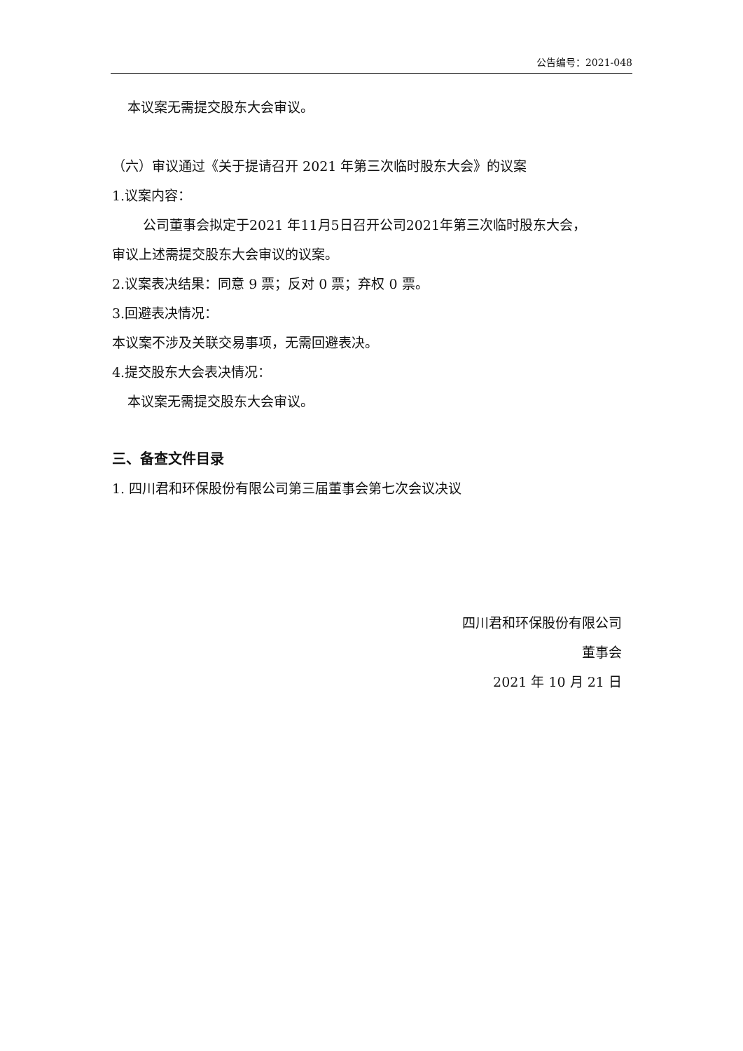公告编号：2021-048
本议案无需提交股东大会审议。
（六）审议通过《关于提请召开 2021 年第三次临时股东大会》的议案
1.议案内容：
公司董事会拟定于2021 年11月5日召开公司2021年第三次临时股东大会，
审议上述需提交股东大会审议的议案。
2.议案表决结果：同意 9 票；反对 0 票；弃权 0 票。
3.回避表决情况：
本议案不涉及关联交易事项，无需回避表决。
4.提交股东大会表决情况：
本议案无需提交股东大会审议。
三、备查文件目录
1. 四川君和环保股份有限公司第三届董事会第七次会议决议
四川君和环保股份有限公司
董事会
2021 年 10 月 21 日